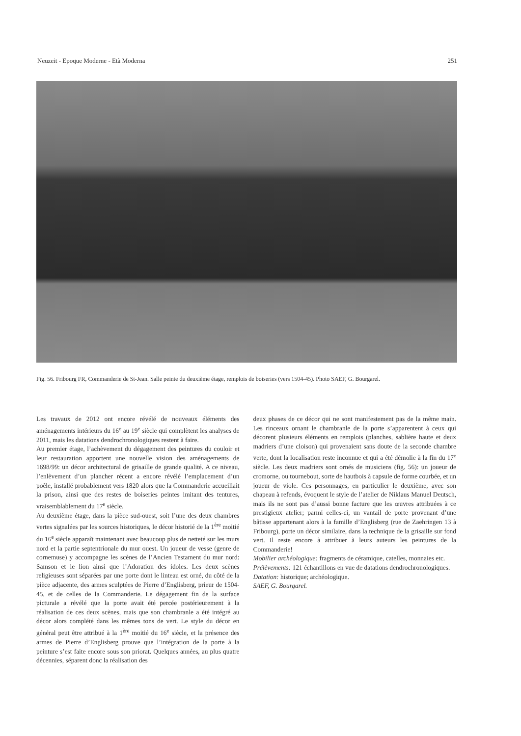Neuzeit - Epoque Moderne - Età Moderna 251
Fig. 56. Fribourg FR, Commanderie de St-Jean. Salle peinte du deuxième étage, remplois de boiseries (vers 1504-45). Photo SAEF, G. Bourgarel.
Les travaux de 2012 ont encore révélé de nouveaux éléments des aménagements intérieurs du 16<sup>e</sup> au 19<sup>e</sup> siècle qui complètent les analyses de 2011, mais les datations dendrochronologiques restent à faire.
Au premier étage, l’achèvement du dégagement des peintures du couloir et leur restauration apportent une nouvelle vision des aménagements de 1698/99: un décor architectural de grisaille de grande qualité. A ce niveau, l’enlèvement d’un plancher récent a encore révélé l’emplacement d’un poêle, installé probablement vers 1820 alors que la Commanderie accueillait la prison, ainsi que des restes de boiseries peintes imitant des tentures, vraisemblablement du 17<sup>e</sup> siècle.
Au deuxième étage, dans la pièce sud-ouest, soit l’une des deux chambres vertes signalées par les sources historiques, le décor historié de la 1<sup>ère</sup> moitié du 16<sup>e</sup> siècle apparaît maintenant avec beaucoup plus de netteté sur les murs nord et la partie septentrionale du mur ouest. Un joueur de vesse (genre de cornemuse) y accompagne les scènes de l’Ancien Testament du mur nord: Samson et le lion ainsi que l’Adoration des idoles. Les deux scènes religieuses sont séparées par une porte dont le linteau est orné, du côté de la pièce adjacente, des armes sculptées de Pierre d’Englisberg, prieur de 1504-45, et de celles de la Commanderie. Le dégagement fin de la surface picturale a révélé que la porte avait été percée postérieurement à la réalisation de ces deux scènes, mais que son chambranle a été intégré au décor alors complété dans les mêmes tons de vert. Le style du décor en général peut être attribué à la 1<sup>ère</sup> moitié du 16<sup>e</sup> siècle, et la présence des armes de Pierre d’Englisberg prouve que l’intégration de la porte à la peinture s’est faite encore sous son priorat. Quelques années, au plus quatre décennies, séparent donc la réalisation des
deux phases de ce décor qui ne sont manifestement pas de la même main. Les rinceaux ornant le chambranle de la porte s’apparentent à ceux qui décorent plusieurs éléments en remplois (planches, sablière haute et deux madriers d’une cloison) qui provenaient sans doute de la seconde chambre verte, dont la localisation reste inconnue et qui a été démolie à la fin du 17<sup>e</sup> siècle. Les deux madriers sont ornés de musiciens (fig. 56): un joueur de cromorne, ou tournebout, sorte de hautbois à capsule de forme courbée, et un joueur de viole. Ces personnages, en particulier le deuxième, avec son chapeau à refends, évoquent le style de l’atelier de Niklaus Manuel Deutsch, mais ils ne sont pas d’aussi bonne facture que les œuvres attribuées à ce prestigieux atelier; parmi celles-ci, un vantail de porte provenant d’une bâtisse appartenant alors à la famille d’Englisberg (rue de Zaehringen 13 à Fribourg), porte un décor similaire, dans la technique de la grisaille sur fond vert. Il reste encore à attribuer à leurs auteurs les peintures de la Commanderie!
Mobilier archéologique: fragments de céramique, catelles, monnaies etc.
Prélèvements: 121 échantillons en vue de datations dendrochronologiques.
Datation: historique; archéologique.
SAEF, G. Bourgarel.